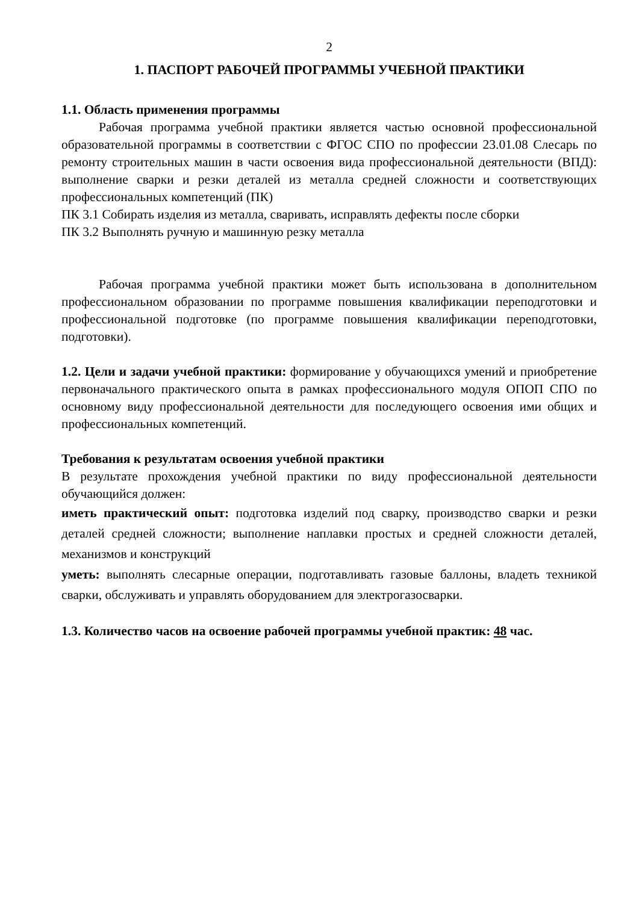2
1. ПАСПОРТ РАБОЧЕЙ ПРОГРАММЫ УЧЕБНОЙ ПРАКТИКИ
1.1. Область применения программы
Рабочая программа учебной практики является частью основной профессиональной образовательной программы в соответствии с ФГОС СПО по профессии 23.01.08 Слесарь по ремонту строительных машин в части освоения вида профессиональной деятельности (ВПД): выполнение сварки и резки деталей из металла средней сложности и соответствующих профессиональных компетенций (ПК)
ПК 3.1 Собирать изделия из металла, сваривать, исправлять дефекты после сборки
ПК 3.2 Выполнять ручную и машинную резку металла
Рабочая программа учебной практики может быть использована в дополнительном профессиональном образовании по программе повышения квалификации переподготовки и профессиональной подготовке (по программе повышения квалификации переподготовки, подготовки).
1.2. Цели и задачи учебной практики: формирование у обучающихся умений и приобретение первоначального практического опыта в рамках профессионального модуля ОПОП СПО по основному виду профессиональной деятельности для последующего освоения ими общих и профессиональных компетенций.
Требования к результатам освоения учебной практики
В результате прохождения учебной практики по виду профессиональной деятельности обучающийся должен:
иметь практический опыт: подготовка изделий под сварку, производство сварки и резки деталей средней сложности; выполнение наплавки простых и средней сложности деталей, механизмов и конструкций
уметь: выполнять слесарные операции, подготавливать газовые баллоны, владеть техникой сварки, обслуживать и управлять оборудованием для электрогазосварки.
1.3. Количество часов на освоение рабочей программы учебной практик: 48 час.